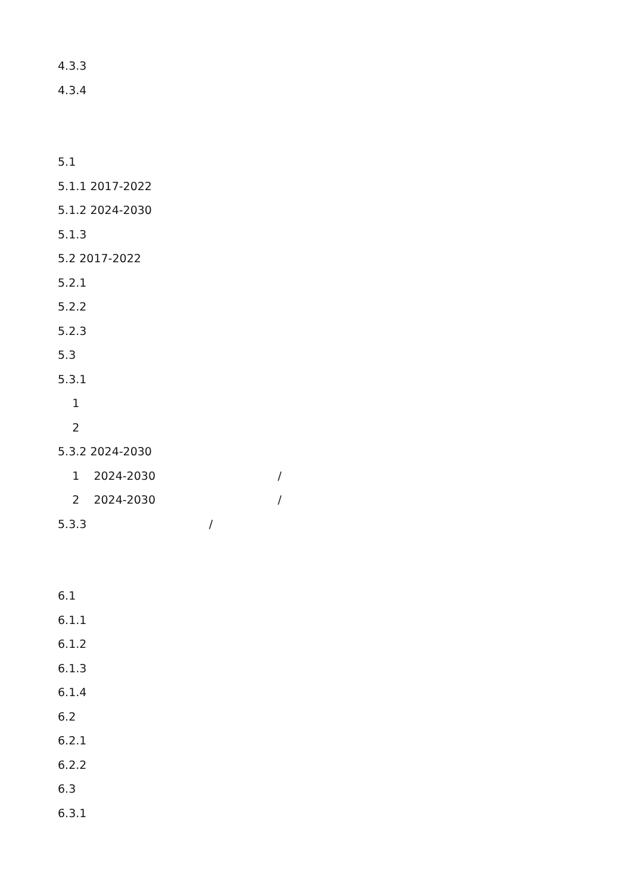4.3.3
4.3.4
5.1
5.1.1 2017-2022
5.1.2 2024-2030
5.1.3
5.2 2017-2022
5.2.1
5.2.2
5.2.3
5.3
5.3.1
1
2
5.3.2 2024-2030
1 2024-2030 /
2 2024-2030 /
5.3.3 /
6.1
6.1.1
6.1.2
6.1.3
6.1.4
6.2
6.2.1
6.2.2
6.3
6.3.1